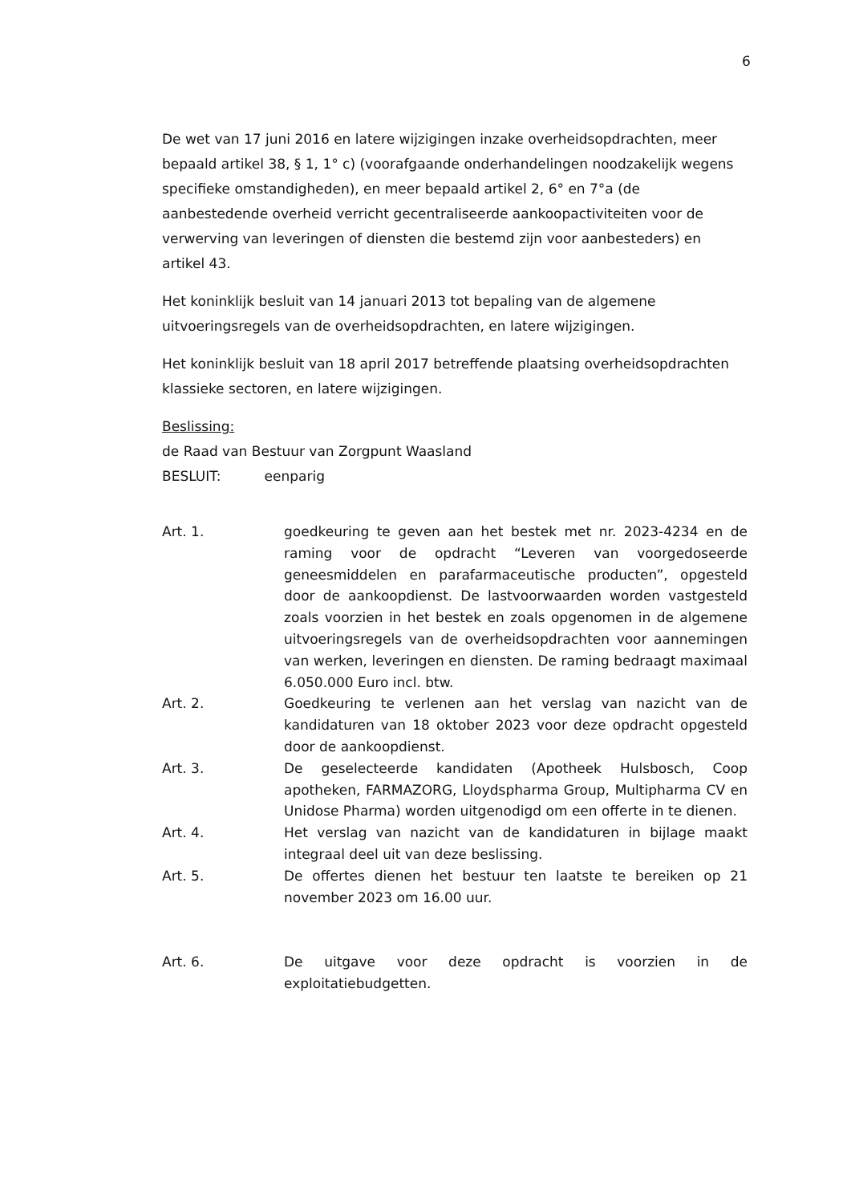6
De wet van 17 juni 2016 en latere wijzigingen inzake overheidsopdrachten, meer bepaald artikel 38, § 1, 1° c) (voorafgaande onderhandelingen noodzakelijk wegens specifieke omstandigheden), en meer bepaald artikel 2, 6° en 7°a (de aanbestedende overheid verricht gecentraliseerde aankoopactiviteiten voor de verwerving van leveringen of diensten die bestemd zijn voor aanbesteders) en artikel 43.
Het koninklijk besluit van 14 januari 2013 tot bepaling van de algemene uitvoeringsregels van de overheidsopdrachten, en latere wijzigingen.
Het koninklijk besluit van 18 april 2017 betreffende plaatsing overheidsopdrachten klassieke sectoren, en latere wijzigingen.
Beslissing:
de Raad van Bestuur van Zorgpunt Waasland
BESLUIT: eenparig
Art. 1. goedkeuring te geven aan het bestek met nr. 2023-4234 en de raming voor de opdracht “Leveren van voorgedoseerde geneesmiddelen en parafarmaceutische producten”, opgesteld door de aankoopdienst. De lastvoorwaarden worden vastgesteld zoals voorzien in het bestek en zoals opgenomen in de algemene uitvoeringsregels van de overheidsopdrachten voor aannemingen van werken, leveringen en diensten. De raming bedraagt maximaal 6.050.000 Euro incl. btw.
Art. 2. Goedkeuring te verlenen aan het verslag van nazicht van de kandidaturen van 18 oktober 2023 voor deze opdracht opgesteld door de aankoopdienst.
Art. 3. De geselecteerde kandidaten (Apotheek Hulsbosch, Coop apotheken, FARMAZORG, Lloydspharma Group, Multipharma CV en Unidose Pharma) worden uitgenodigd om een offerte in te dienen.
Art. 4. Het verslag van nazicht van de kandidaturen in bijlage maakt integraal deel uit van deze beslissing.
Art. 5. De offertes dienen het bestuur ten laatste te bereiken op 21 november 2023 om 16.00 uur.
Art. 6. De uitgave voor deze opdracht is voorzien in de exploitatiebudgetten.